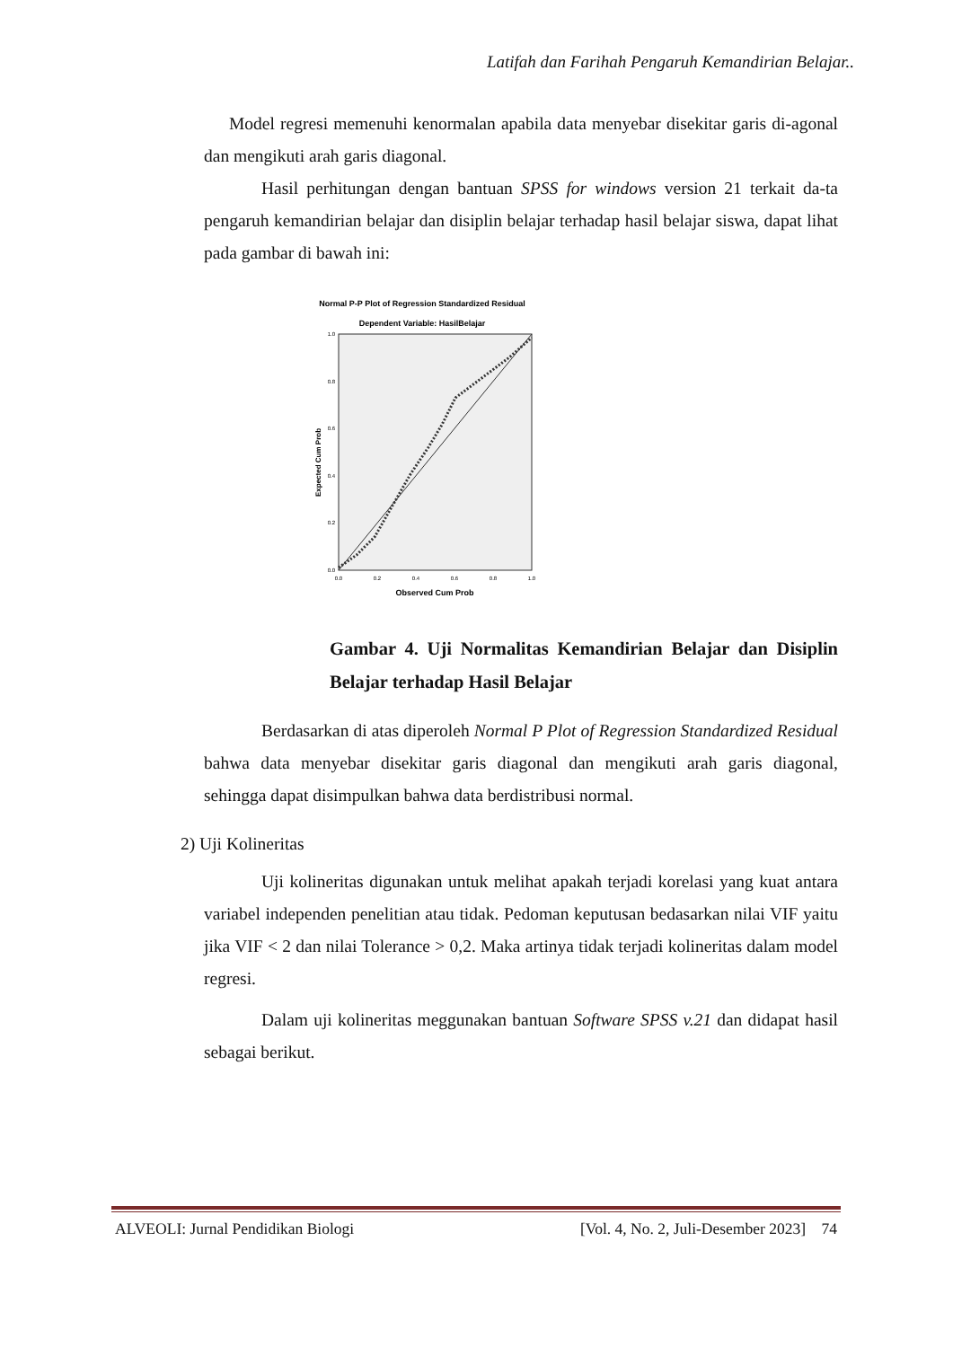Latifah dan Farihah Pengaruh Kemandirian Belajar..
Model regresi memenuhi kenormalan apabila data menyebar disekitar garis di-agonal dan mengikuti arah garis diagonal.
Hasil perhitungan dengan bantuan SPSS for windows version 21 terkait da-ta pengaruh kemandirian belajar dan disiplin belajar terhadap hasil belajar siswa, dapat lihat pada gambar di bawah ini:
Normal P-P Plot of Regression Standardized Residual
Dependent Variable: HasilBelajar
0.0
0.2
0.4
0.6
0.8
1.0
0.0
0.2
0.4
0.6
0.8
1.0
Observed Cum Prob
Expected Cum Prob
Gambar 4. Uji Normalitas Kemandirian Belajar dan Disiplin Belajar terhadap Hasil Belajar
Berdasarkan di atas diperoleh Normal P Plot of Regression Standardized Residual bahwa data menyebar disekitar garis diagonal dan mengikuti arah garis diagonal, sehingga dapat disimpulkan bahwa data berdistribusi normal.
2) Uji Kolineritas
Uji kolineritas digunakan untuk melihat apakah terjadi korelasi yang kuat antara variabel independen penelitian atau tidak. Pedoman keputusan bedasarkan nilai VIF yaitu jika VIF < 2 dan nilai Tolerance > 0,2. Maka artinya tidak terjadi kolineritas dalam model regresi.
Dalam uji kolineritas meggunakan bantuan Software SPSS v.21 dan didapat hasil sebagai berikut.
ALVEOLI: Jurnal Pendidikan Biologi [Vol. 4, No. 2, Juli-Desember 2023] 74